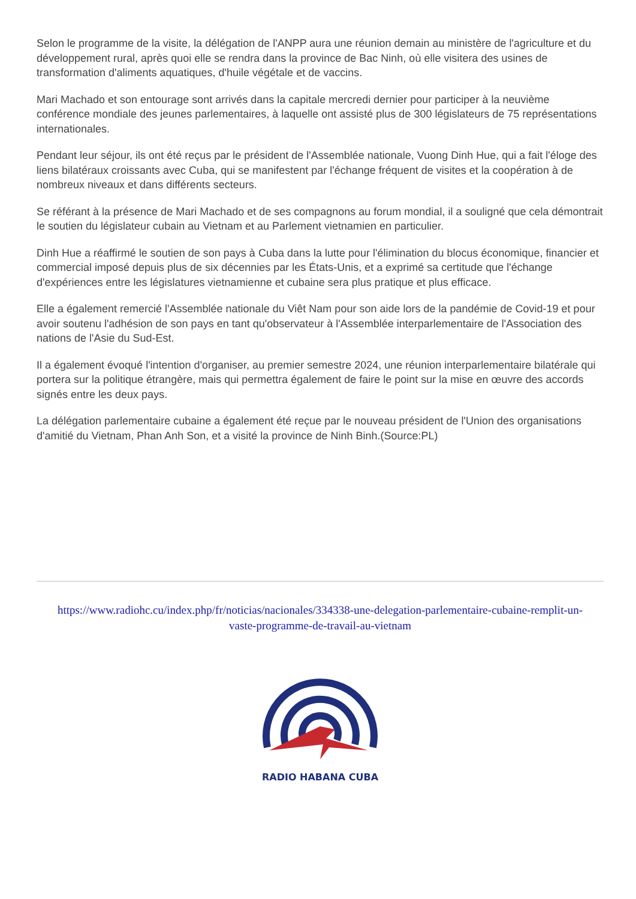Selon le programme de la visite, la délégation de l'ANPP aura une réunion demain au ministère de l'agriculture et du développement rural, après quoi elle se rendra dans la province de Bac Ninh, où elle visitera des usines de transformation d'aliments aquatiques, d'huile végétale et de vaccins.
Mari Machado et son entourage sont arrivés dans la capitale mercredi dernier pour participer à la neuvième conférence mondiale des jeunes parlementaires, à laquelle ont assisté plus de 300 législateurs de 75 représentations internationales.
Pendant leur séjour, ils ont été reçus par le président de l'Assemblée nationale, Vuong Dinh Hue, qui a fait l'éloge des liens bilatéraux croissants avec Cuba, qui se manifestent par l'échange fréquent de visites et la coopération à de nombreux niveaux et dans différents secteurs.
Se référant à la présence de Mari Machado et de ses compagnons au forum mondial, il a souligné que cela démontrait le soutien du législateur cubain au Vietnam et au Parlement vietnamien en particulier.
Dinh Hue a réaffirmé le soutien de son pays à Cuba dans la lutte pour l'élimination du blocus économique, financier et commercial imposé depuis plus de six décennies par les États-Unis, et a exprimé sa certitude que l'échange d'expériences entre les législatures vietnamienne et cubaine sera plus pratique et plus efficace.
Elle a également remercié l'Assemblée nationale du Viêt Nam pour son aide lors de la pandémie de Covid-19 et pour avoir soutenu l'adhésion de son pays en tant qu'observateur à l'Assemblée interparlementaire de l'Association des nations de l'Asie du Sud-Est.
Il a également évoqué l'intention d'organiser, au premier semestre 2024, une réunion interparlementaire bilatérale qui portera sur la politique étrangère, mais qui permettra également de faire le point sur la mise en œuvre des accords signés entre les deux pays.
La délégation parlementaire cubaine a également été reçue par le nouveau président de l'Union des organisations d'amitié du Vietnam, Phan Anh Son, et a visité la province de Ninh Binh.(Source:PL)
https://www.radiohc.cu/index.php/fr/noticias/nacionales/334338-une-delegation-parlementaire-cubaine-remplit-un-vaste-programme-de-travail-au-vietnam
RADIO HABANA CUBA